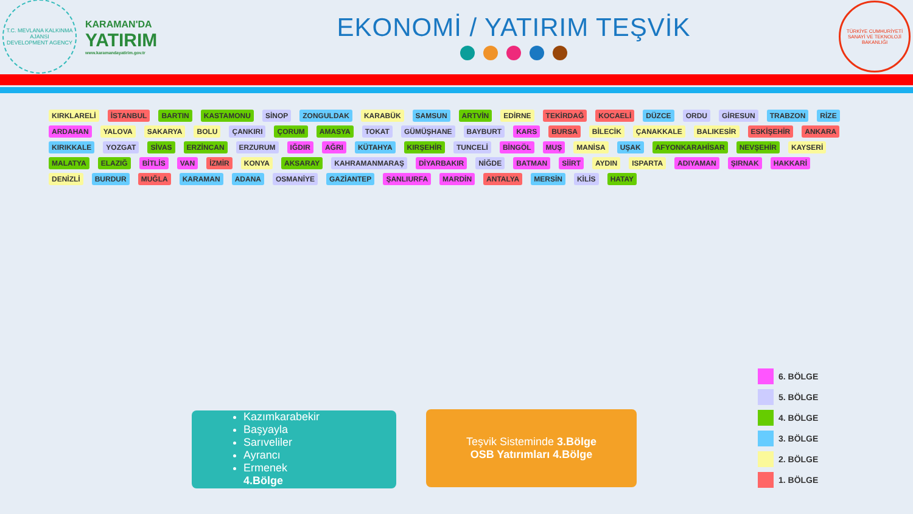T.C. MEVLANA KALKINMA AJANSI
DEVELOPMENT AGENCY
KARAMAN'DA
YATIRIM
www.karamandayatirim.gov.tr
EKONOMİ / YATIRIM TEŞVİK
TÜRKİYE CUMHURİYETİ SANAYİ VE TEKNOLOJİ BAKANLIĞI
KIRKLARELİ İSTANBUL BARTIN KASTAMONU SİNOP ZONGULDAK KARABÜK SAMSUN ARTVİN EDİRNE TEKİRDAĞ KOCAELİ DÜZCE ORDU GİRESUN TRABZON RİZE ARDAHAN YALOVA SAKARYA BOLU ÇANKIRI ÇORUM AMASYA TOKAT GÜMÜŞHANE BAYBURT KARS BURSA BİLECİK ÇANAKKALE BALIKESİR ESKİŞEHİR ANKARA KIRIKKALE YOZGAT SİVAS ERZİNCAN ERZURUM IĞDIR AĞRI KÜTAHYA KIRŞEHİR TUNCELİ BİNGÖL MUŞ MANİSA UŞAK AFYONKARAHİSAR NEVŞEHİR KAYSERİ MALATYA ELAZIĞ BİTLİS VAN İZMİR KONYA AKSARAY KAHRAMANMARAŞ DİYARBAKIR NİĞDE BATMAN SİİRT AYDIN ISPARTA ADIYAMAN ŞIRNAK HAKKARİ DENİZLİ BURDUR MUĞLA KARAMAN ADANA OSMANİYE GAZİANTEP ŞANLIURFA MARDİN ANTALYA MERSİN KİLİS HATAY
Kazımkarabekir
Başyayla
Sarıveliler
Ayrancı
Ermenek
4.Bölge
Teşvik Sisteminde 3.Bölge
OSB Yatırımları 4.Bölge
6. BÖLGE
5. BÖLGE
4. BÖLGE
3. BÖLGE
2. BÖLGE
1. BÖLGE